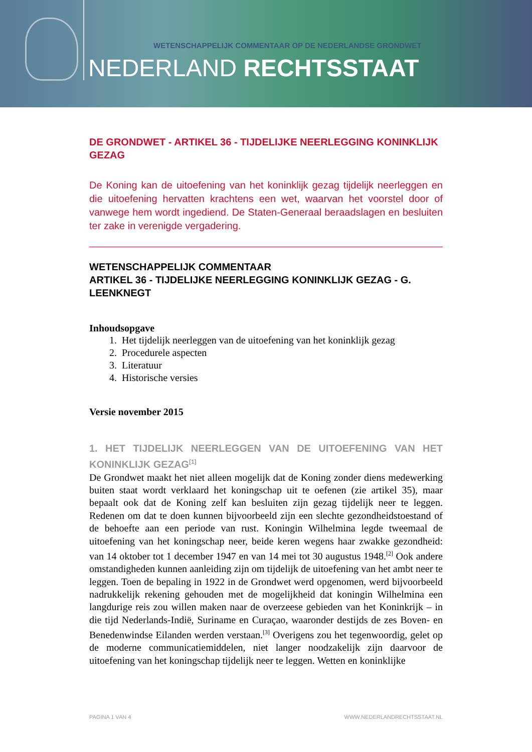WETENSCHAPPELIJK COMMENTAAR OP DE NEDERLANDSE GRONDWET
NEDERLAND RECHTSSTAAT
DE GRONDWET - ARTIKEL 36 - TIJDELIJKE NEERLEGGING KONINKLIJK GEZAG
De Koning kan de uitoefening van het koninklijk gezag tijdelijk neerleggen en die uitoefening hervatten krachtens een wet, waarvan het voorstel door of vanwege hem wordt ingediend. De Staten-Generaal beraadslagen en besluiten ter zake in verenigde vergadering.
WETENSCHAPPELIJK COMMENTAAR
ARTIKEL 36 - TIJDELIJKE NEERLEGGING KONINKLIJK GEZAG - G. LEENKNEGT
Inhoudsopgave
1. Het tijdelijk neerleggen van de uitoefening van het koninklijk gezag
2. Procedurele aspecten
3. Literatuur
4. Historische versies
Versie november 2015
1. HET TIJDELIJK NEERLEGGEN VAN DE UITOEFENING VAN HET KONINKLIJK GEZAG<sup>[1]</sup>
De Grondwet maakt het niet alleen mogelijk dat de Koning zonder diens medewerking buiten staat wordt verklaard het koningschap uit te oefenen (zie artikel 35), maar bepaalt ook dat de Koning zelf kan besluiten zijn gezag tijdelijk neer te leggen. Redenen om dat te doen kunnen bijvoorbeeld zijn een slechte gezondheidstoestand of de behoefte aan een periode van rust. Koningin Wilhelmina legde tweemaal de uitoefening van het koningschap neer, beide keren wegens haar zwakke gezondheid: van 14 oktober tot 1 december 1947 en van 14 mei tot 30 augustus 1948.<sup>[2]</sup> Ook andere omstandigheden kunnen aanleiding zijn om tijdelijk de uitoefening van het ambt neer te leggen. Toen de bepaling in 1922 in de Grondwet werd opgenomen, werd bijvoorbeeld nadrukkelijk rekening gehouden met de mogelijkheid dat koningin Wilhelmina een langdurige reis zou willen maken naar de overzeese gebieden van het Koninkrijk – in die tijd Nederlands-Indië, Suriname en Curaçao, waaronder destijds de zes Boven- en Benedenwindse Eilanden werden verstaan.<sup>[3]</sup> Overigens zou het tegenwoordig, gelet op de moderne communicatiemiddelen, niet langer noodzakelijk zijn daarvoor de uitoefening van het koningschap tijdelijk neer te leggen. Wetten en koninklijke
PAGINA 1 VAN 4 WWW.NEDERLANDRECHTSSTAAT.NL